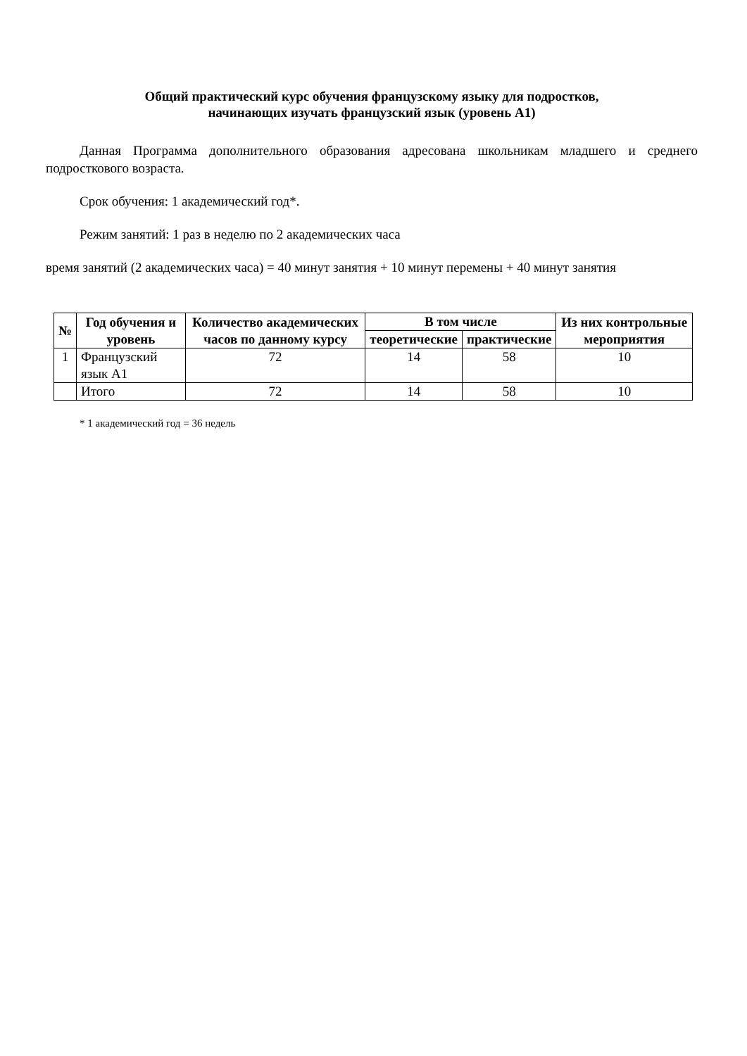Общий практический курс обучения французскому языку для подростков,
начинающих изучать французский язык (уровень А1)
Данная Программа дополнительного образования адресована школьникам младшего и среднего подросткового возраста.
Срок обучения: 1 академический год*.
Режим занятий: 1 раз в неделю по 2 академических часа
время занятий (2 академических часа) = 40 минут занятия + 10 минут перемены + 40 минут занятия
| № | Год обучения и уровень | Количество академических часов по данному курсу | В том числе | | Из них контрольные мероприятия |
| --- | --- | --- | --- | --- | --- |
| | | | теоретические | практические | |
| 1 | Французский язык А1 | 72 | 14 | 58 | 10 |
| | Итого | 72 | 14 | 58 | 10 |
* 1 академический год = 36 недель